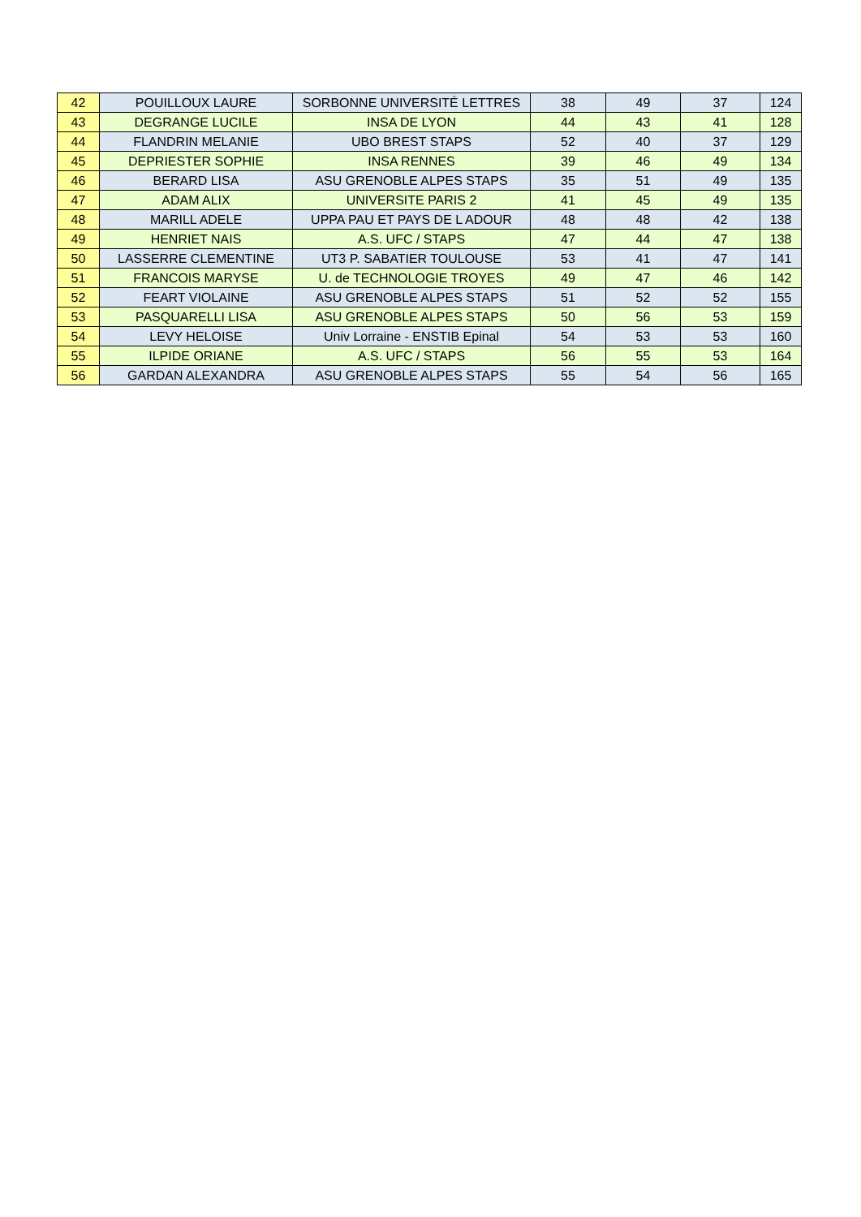| 42 | POUILLOUX LAURE | SORBONNE UNIVERSITÉ LETTRES | 38 | 49 | 37 | 124 |
| 43 | DEGRANGE LUCILE | INSA DE LYON | 44 | 43 | 41 | 128 |
| 44 | FLANDRIN MELANIE | UBO BREST STAPS | 52 | 40 | 37 | 129 |
| 45 | DEPRIESTER SOPHIE | INSA RENNES | 39 | 46 | 49 | 134 |
| 46 | BERARD LISA | ASU GRENOBLE ALPES STAPS | 35 | 51 | 49 | 135 |
| 47 | ADAM ALIX | UNIVERSITE PARIS 2 | 41 | 45 | 49 | 135 |
| 48 | MARILL ADELE | UPPA PAU ET PAYS DE L ADOUR | 48 | 48 | 42 | 138 |
| 49 | HENRIET NAIS | A.S. UFC / STAPS | 47 | 44 | 47 | 138 |
| 50 | LASSERRE CLEMENTINE | UT3 P. SABATIER TOULOUSE | 53 | 41 | 47 | 141 |
| 51 | FRANCOIS MARYSE | U. de TECHNOLOGIE TROYES | 49 | 47 | 46 | 142 |
| 52 | FEART VIOLAINE | ASU GRENOBLE ALPES STAPS | 51 | 52 | 52 | 155 |
| 53 | PASQUARELLI LISA | ASU GRENOBLE ALPES STAPS | 50 | 56 | 53 | 159 |
| 54 | LEVY HELOISE | Univ Lorraine - ENSTIB Epinal | 54 | 53 | 53 | 160 |
| 55 | ILPIDE ORIANE | A.S. UFC / STAPS | 56 | 55 | 53 | 164 |
| 56 | GARDAN ALEXANDRA | ASU GRENOBLE ALPES STAPS | 55 | 54 | 56 | 165 |